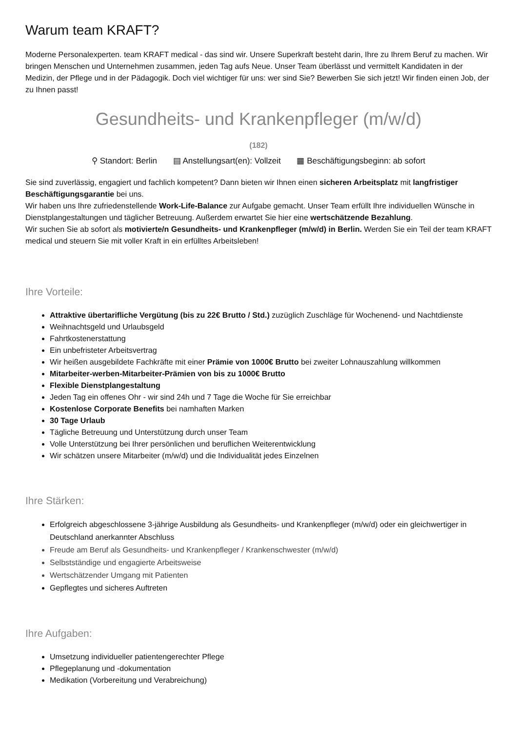Warum team KRAFT?
Moderne Personalexperten. team KRAFT medical - das sind wir. Unsere Superkraft besteht darin, Ihre zu Ihrem Beruf zu machen. Wir bringen Menschen und Unternehmen zusammen, jeden Tag aufs Neue. Unser Team überlässt und vermittelt Kandidaten in der Medizin, der Pflege und in der Pädagogik. Doch viel wichtiger für uns: wer sind Sie? Bewerben Sie sich jetzt! Wir finden einen Job, der zu Ihnen passt!
Gesundheits- und Krankenpfleger (m/w/d)
(182)
⚲ Standort: Berlin ▤ Anstellungsart(en): Vollzeit ▦ Beschäftigungsbeginn: ab sofort
Sie sind zuverlässig, engagiert und fachlich kompetent? Dann bieten wir Ihnen einen sicheren Arbeitsplatz mit langfristiger Beschäftigungsgarantie bei uns.
Wir haben uns Ihre zufriedenstellende Work-Life-Balance zur Aufgabe gemacht. Unser Team erfüllt Ihre individuellen Wünsche in Dienstplangestaltungen und täglicher Betreuung. Außerdem erwartet Sie hier eine wertschätzende Bezahlung.
Wir suchen Sie ab sofort als motivierte/n Gesundheits- und Krankenpfleger (m/w/d) in Berlin. Werden Sie ein Teil der team KRAFT medical und steuern Sie mit voller Kraft in ein erfülltes Arbeitsleben!
Ihre Vorteile:
Attraktive übertarifliche Vergütung (bis zu 22€ Brutto / Std.) zuzüglich Zuschläge für Wochenend- und Nachtdienste
Weihnachtsgeld und Urlaubsgeld
Fahrtkostenerstattung
Ein unbefristeter Arbeitsvertrag
Wir heißen ausgebildete Fachkräfte mit einer Prämie von 1000€ Brutto bei zweiter Lohnauszahlung willkommen
Mitarbeiter-werben-Mitarbeiter-Prämien von bis zu 1000€ Brutto
Flexible Dienstplangestaltung
Jeden Tag ein offenes Ohr - wir sind 24h und 7 Tage die Woche für Sie erreichbar
Kostenlose Corporate Benefits bei namhaften Marken
30 Tage Urlaub
Tägliche Betreuung und Unterstützung durch unser Team
Volle Unterstützung bei Ihrer persönlichen und beruflichen Weiterentwicklung
Wir schätzen unsere Mitarbeiter (m/w/d) und die Individualität jedes Einzelnen
Ihre Stärken:
Erfolgreich abgeschlossene 3-jährige Ausbildung als Gesundheits- und Krankenpfleger (m/w/d) oder ein gleichwertiger in Deutschland anerkannter Abschluss
Freude am Beruf als Gesundheits- und Krankenpfleger / Krankenschwester (m/w/d)
Selbstständige und engagierte Arbeitsweise
Wertschätzender Umgang mit Patienten
Gepflegtes und sicheres Auftreten
Ihre Aufgaben:
Umsetzung individueller patientengerechter Pflege
Pflegeplanung und -dokumentation
Medikation (Vorbereitung und Verabreichung)